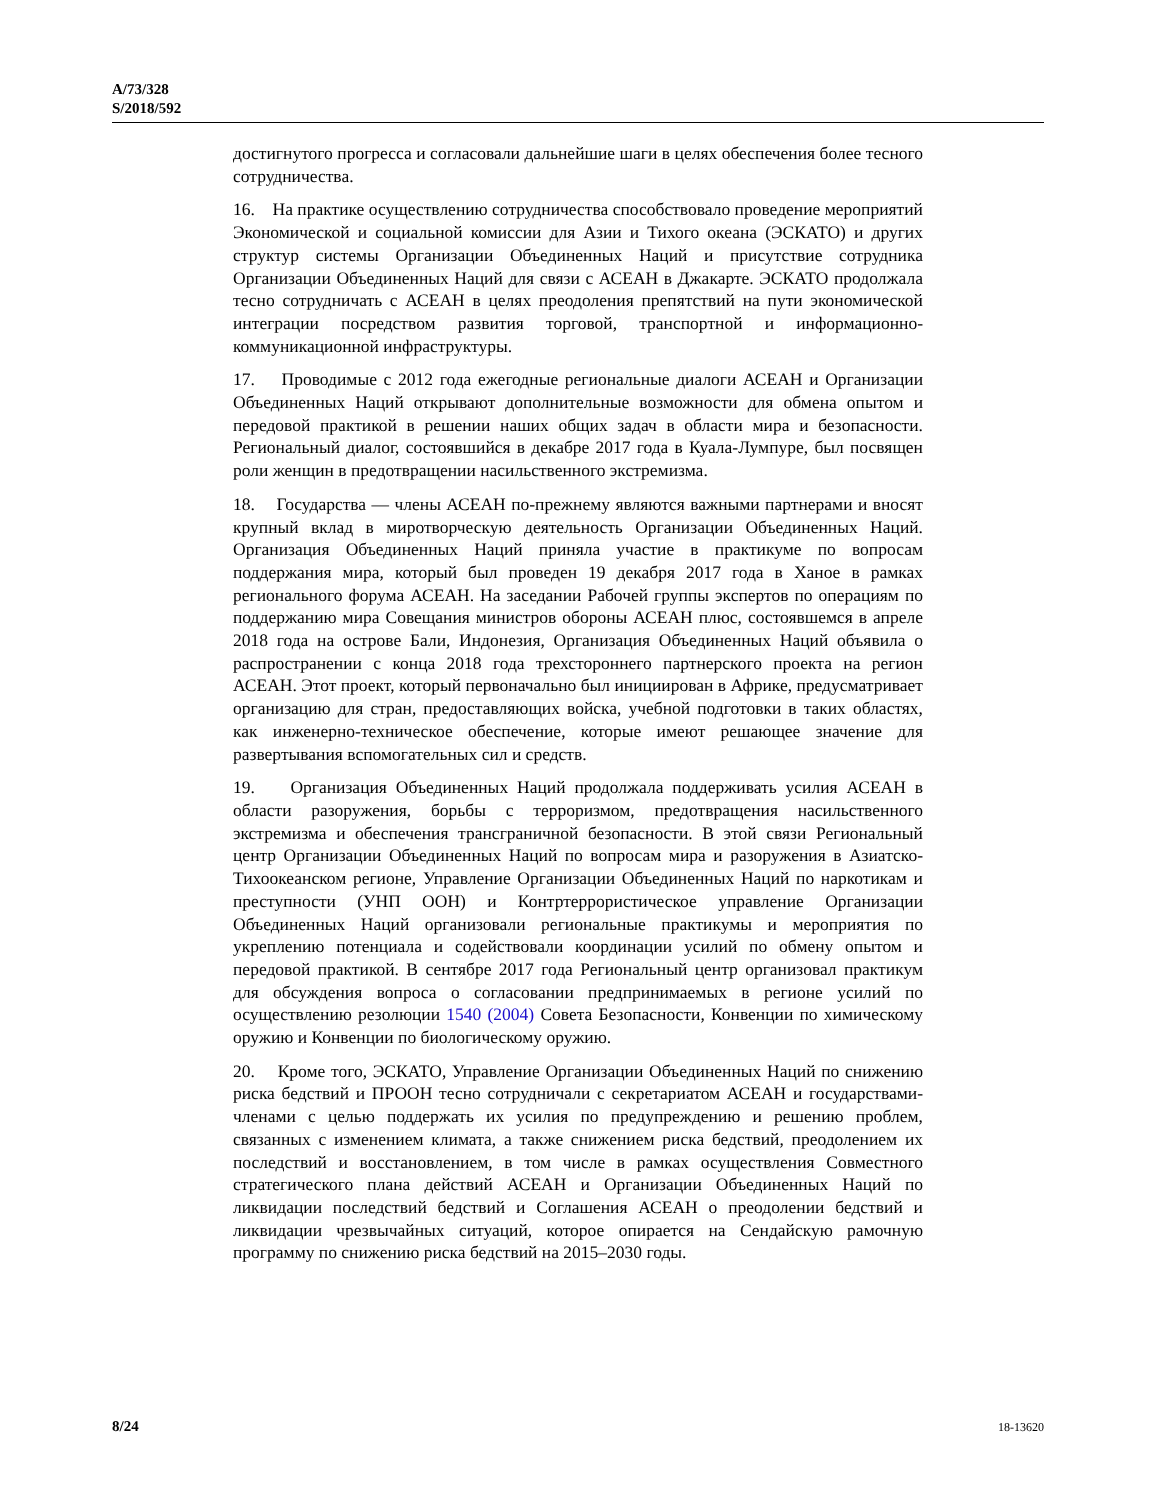A/73/328
S/2018/592
достигнутого прогресса и согласовали дальнейшие шаги в целях обеспечения более тесного сотрудничества.
16. На практике осуществлению сотрудничества способствовало проведение мероприятий Экономической и социальной комиссии для Азии и Тихого океана (ЭСКАТО) и других структур системы Организации Объединенных Наций и присутствие сотрудника Организации Объединенных Наций для связи с АСЕАН в Джакарте. ЭСКАТО продолжала тесно сотрудничать с АСЕАН в целях преодоления препятствий на пути экономической интеграции посредством развития торговой, транспортной и информационно-коммуникационной инфраструктуры.
17. Проводимые с 2012 года ежегодные региональные диалоги АСЕАН и Организации Объединенных Наций открывают дополнительные возможности для обмена опытом и передовой практикой в решении наших общих задач в области мира и безопасности. Региональный диалог, состоявшийся в декабре 2017 года в Куала-Лумпуре, был посвящен роли женщин в предотвращении насильственного экстремизма.
18. Государства — члены АСЕАН по-прежнему являются важными партнерами и вносят крупный вклад в миротворческую деятельность Организации Объединенных Наций. Организация Объединенных Наций приняла участие в практикуме по вопросам поддержания мира, который был проведен 19 декабря 2017 года в Ханое в рамках регионального форума АСЕАН. На заседании Рабочей группы экспертов по операциям по поддержанию мира Совещания министров обороны АСЕАН плюс, состоявшемся в апреле 2018 года на острове Бали, Индонезия, Организация Объединенных Наций объявила о распространении с конца 2018 года трехстороннего партнерского проекта на регион АСЕАН. Этот проект, который первоначально был инициирован в Африке, предусматривает организацию для стран, предоставляющих войска, учебной подготовки в таких областях, как инженерно-техническое обеспечение, которые имеют решающее значение для развертывания вспомогательных сил и средств.
19. Организация Объединенных Наций продолжала поддерживать усилия АСЕАН в области разоружения, борьбы с терроризмом, предотвращения насильственного экстремизма и обеспечения трансграничной безопасности. В этой связи Региональный центр Организации Объединенных Наций по вопросам мира и разоружения в Азиатско-Тихоокеанском регионе, Управление Организации Объединенных Наций по наркотикам и преступности (УНП ООН) и Контртеррористическое управление Организации Объединенных Наций организовали региональные практикумы и мероприятия по укреплению потенциала и содействовали координации усилий по обмену опытом и передовой практикой. В сентябре 2017 года Региональный центр организовал практикум для обсуждения вопроса о согласовании предпринимаемых в регионе усилий по осуществлению резолюции 1540 (2004) Совета Безопасности, Конвенции по химическому оружию и Конвенции по биологическому оружию.
20. Кроме того, ЭСКАТО, Управление Организации Объединенных Наций по снижению риска бедствий и ПРООН тесно сотрудничали с секретариатом АСЕАН и государствами-членами с целью поддержать их усилия по предупреждению и решению проблем, связанных с изменением климата, а также снижением риска бедствий, преодолением их последствий и восстановлением, в том числе в рамках осуществления Совместного стратегического плана действий АСЕАН и Организации Объединенных Наций по ликвидации последствий бедствий и Соглашения АСЕАН о преодолении бедствий и ликвидации чрезвычайных ситуаций, которое опирается на Сендайскую рамочную программу по снижению риска бедствий на 2015–2030 годы.
8/24 18-13620